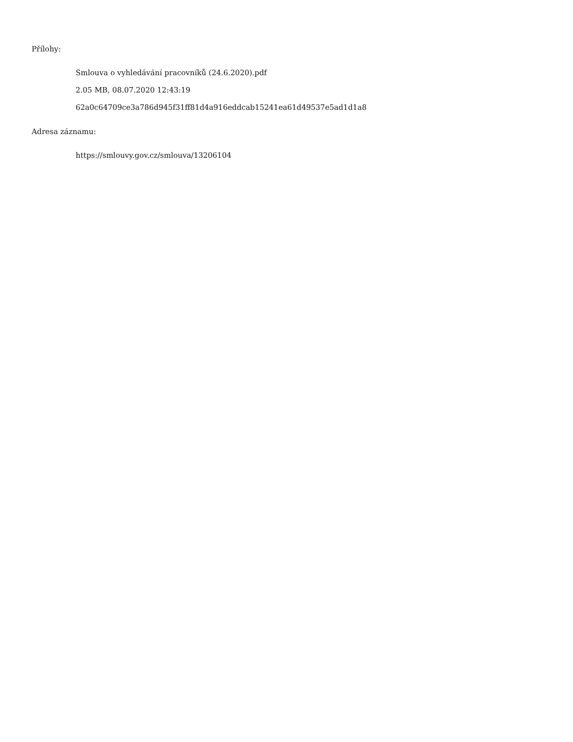Přílohy:
Smlouva o vyhledávání pracovníků (24.6.2020).pdf
2.05 MB, 08.07.2020 12:43:19
62a0c64709ce3a786d945f31ff81d4a916eddcab15241ea61d49537e5ad1d1a8
Adresa záznamu:
https://smlouvy.gov.cz/smlouva/13206104